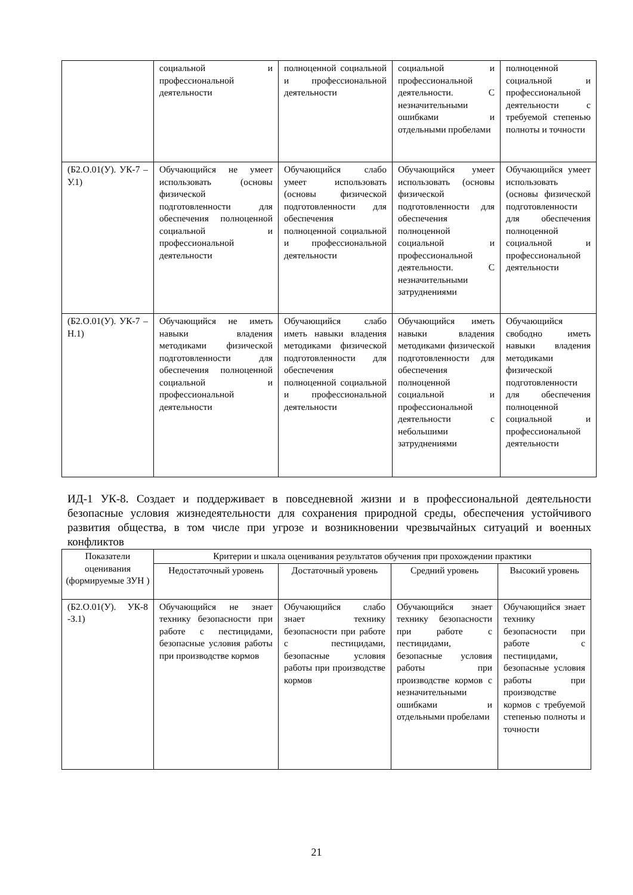| | социальной и профессиональной деятельности | полноценной социальной и профессиональной деятельности | социальной и профессиональной деятельности. С незначительными ошибками и отдельными пробелами | полноценной социальной и профессиональной деятельности с требуемой степенью полноты и точности |
| (Б2.О.01(У). УК-7 –У.1) | Обучающийся не умеет использовать (основы физической подготовленности для обеспечения полноценной социальной и профессиональной деятельности | Обучающийся слабо умеет использовать (основы физической подготовленности для обеспечения полноценной социальной и профессиональной деятельности | Обучающийся умеет использовать (основы физической подготовленности для обеспечения полноценной социальной и профессиональной деятельности. С незначительными затруднениями | Обучающийся умеет использовать (основы физической подготовленности для обеспечения полноценной социальной и профессиональной деятельности |
| (Б2.О.01(У). УК-7 –Н.1) | Обучающийся не иметь навыки владения методиками физической подготовленности для обеспечения полноценной социальной и профессиональной деятельности | Обучающийся слабо иметь навыки владения методиками физической подготовленности для обеспечения полноценной социальной и профессиональной деятельности | Обучающийся иметь навыки владения методиками физической подготовленности для обеспечения полноценной социальной и профессиональной деятельности с небольшими затруднениями | Обучающийся свободно иметь навыки владения методиками физической подготовленности для обеспечения полноценной социальной и профессиональной деятельности |
ИД-1 УК-8. Создает и поддерживает в повседневной жизни и в профессиональной деятельности безопасные условия жизнедеятельности для сохранения природной среды, обеспечения устойчивого развития общества, в том числе при угрозе и возникновении чрезвычайных ситуаций и военных конфликтов
| Показатели оценивания (формируемые ЗУН ) | Критерии и шкала оценивания результатов обучения при прохождении практики | | | |
| --- | --- | --- | --- | --- |
| | Недостаточный уровень | Достаточный уровень | Средний уровень | Высокий уровень |
| (Б2.О.01(У). УК-8 -З.1) | Обучающийся не знает технику безопасности при работе с пестицидами, безопасные условия работы при производстве кормов | Обучающийся слабо знает технику безопасности при работе с пестицидами, безопасные условия работы при производстве кормов | Обучающийся знает технику безопасности при работе с пестицидами, безопасные условия работы при производстве кормов с незначительными ошибками и отдельными пробелами | Обучающийся знает технику безопасности при работе с пестицидами, безопасные условия работы при производстве кормов с требуемой степенью полноты и точности |
21